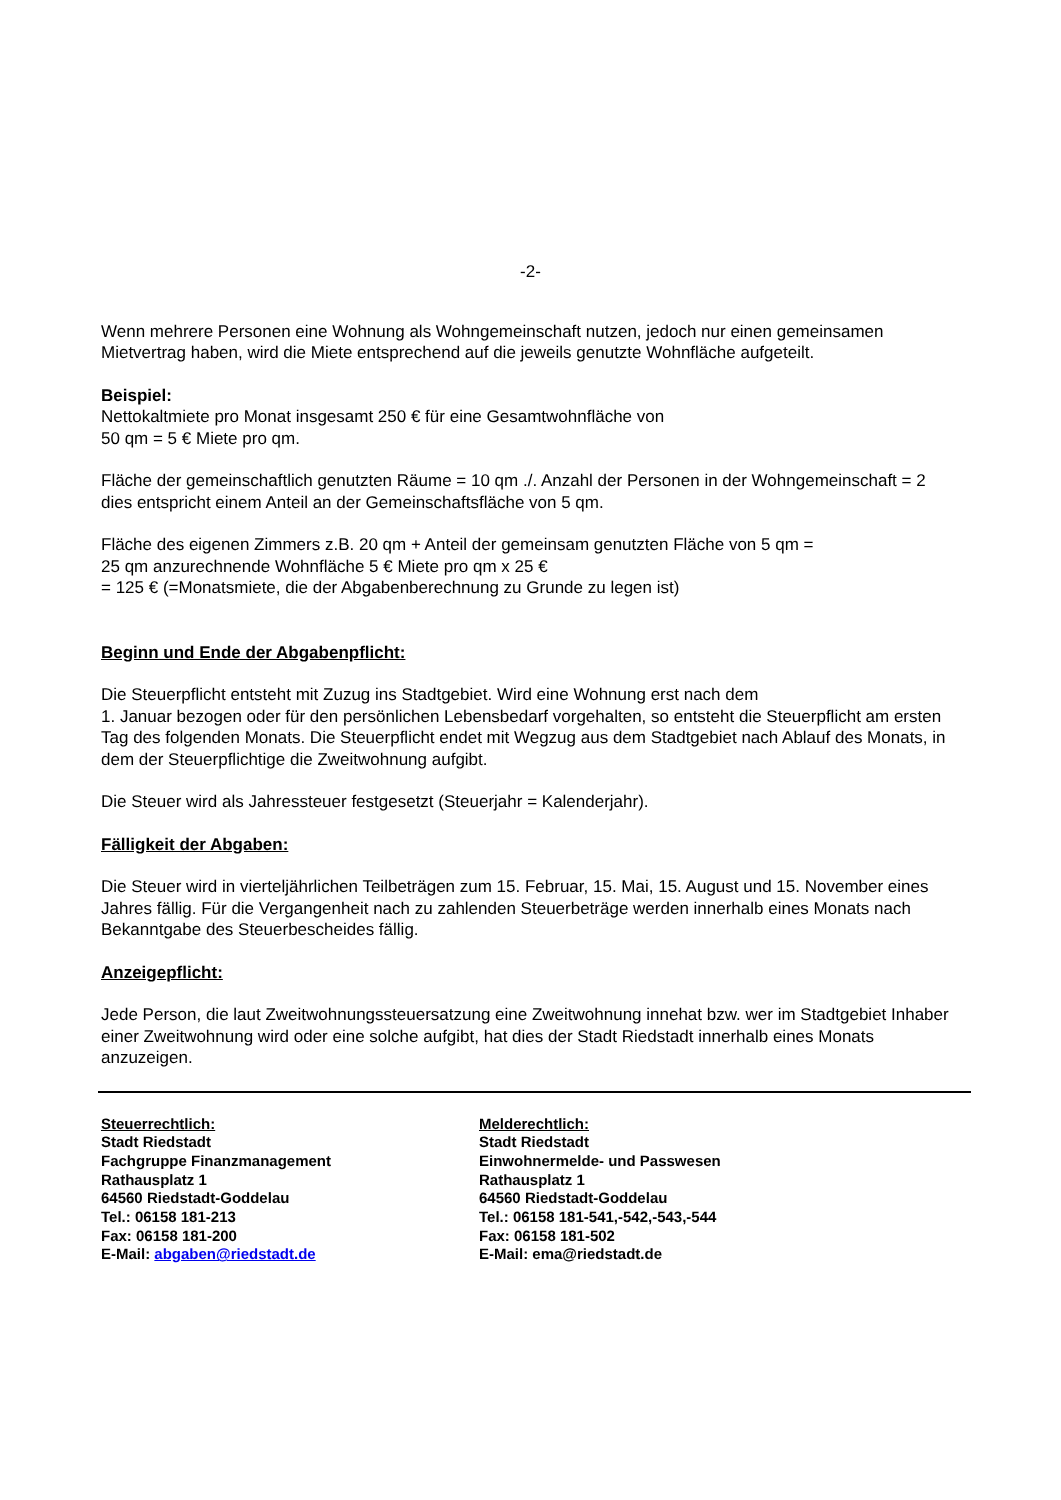-2-
Wenn mehrere Personen eine Wohnung als Wohngemeinschaft nutzen, jedoch nur einen gemeinsamen Mietvertrag haben, wird die Miete entsprechend auf die jeweils genutzte Wohnfläche aufgeteilt.
Beispiel:
Nettokaltmiete pro Monat insgesamt 250 € für eine Gesamtwohnfläche von
50 qm = 5 € Miete pro qm.
Fläche der gemeinschaftlich genutzten Räume = 10 qm ./. Anzahl der Personen in der Wohngemeinschaft = 2 dies entspricht einem Anteil an der Gemeinschaftsfläche von 5 qm.
Fläche des eigenen Zimmers z.B. 20 qm + Anteil der gemeinsam genutzten Fläche von 5 qm =
25 qm anzurechnende Wohnfläche 5 € Miete pro qm x 25 €
= 125 € (=Monatsmiete, die der Abgabenberechnung zu Grunde zu legen ist)
Beginn und Ende der Abgabenpflicht:
Die Steuerpflicht entsteht mit Zuzug ins Stadtgebiet. Wird eine Wohnung erst nach dem
1. Januar bezogen oder für den persönlichen Lebensbedarf vorgehalten, so entsteht die Steuerpflicht am ersten Tag des folgenden Monats. Die Steuerpflicht endet mit Wegzug aus dem Stadtgebiet nach Ablauf des Monats, in dem der Steuerpflichtige die Zweitwohnung aufgibt.
Die Steuer wird als Jahressteuer festgesetzt (Steuerjahr = Kalenderjahr).
Fälligkeit der Abgaben:
Die Steuer wird in vierteljährlichen Teilbeträgen zum 15. Februar, 15. Mai, 15. August und 15. November eines Jahres fällig. Für die Vergangenheit nach zu zahlenden Steuerbeträge werden innerhalb eines Monats nach Bekanntgabe des Steuerbescheides fällig.
Anzeigepflicht:
Jede Person, die laut Zweitwohnungssteuersatzung eine Zweitwohnung innehat bzw. wer im Stadtgebiet Inhaber einer Zweitwohnung wird oder eine solche aufgibt, hat dies der Stadt Riedstadt innerhalb eines Monats anzuzeigen.
Steuerrechtlich:
Stadt Riedstadt
Fachgruppe Finanzmanagement
Rathausplatz 1
64560 Riedstadt-Goddelau
Tel.: 06158 181-213
Fax: 06158 181-200
E-Mail: abgaben@riedstadt.de
Melderechtlich:
Stadt Riedstadt
Einwohnermelde- und Passwesen
Rathausplatz 1
64560 Riedstadt-Goddelau
Tel.: 06158 181-541,-542,-543,-544
Fax: 06158 181-502
E-Mail: ema@riedstadt.de